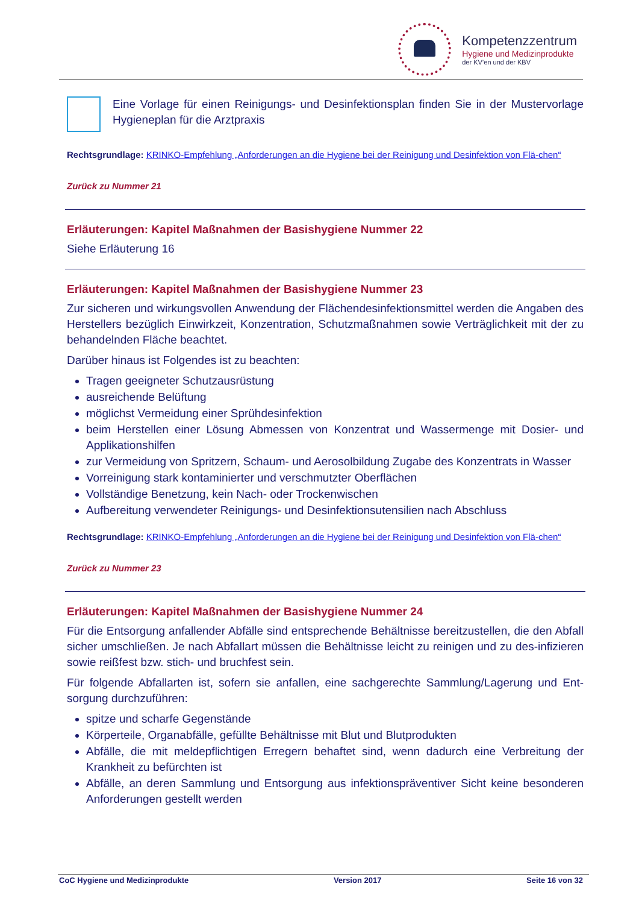Kompetenzzentrum
Hygiene und Medizinprodukte
der KV’en und der KBV
Eine Vorlage für einen Reinigungs- und Desinfektionsplan finden Sie in der Mustervorlage Hygieneplan für die Arztpraxis
Rechtsgrundlage: KRINKO-Empfehlung „Anforderungen an die Hygiene bei der Reinigung und Desinfektion von Flä-chen“
Zurück zu Nummer 21
Erläuterungen: Kapitel Maßnahmen der Basishygiene Nummer 22
Siehe Erläuterung 16
Erläuterungen: Kapitel Maßnahmen der Basishygiene Nummer 23
Zur sicheren und wirkungsvollen Anwendung der Flächendesinfektionsmittel werden die Angaben des Herstellers bezüglich Einwirkzeit, Konzentration, Schutzmaßnahmen sowie Verträglichkeit mit der zu behandelnden Fläche beachtet.
Darüber hinaus ist Folgendes ist zu beachten:
Tragen geeigneter Schutzausrüstung
ausreichende Belüftung
möglichst Vermeidung einer Sprühdesinfektion
beim Herstellen einer Lösung Abmessen von Konzentrat und Wassermenge mit Dosier- und Applikationshilfen
zur Vermeidung von Spritzern, Schaum- und Aerosolbildung Zugabe des Konzentrats in Wasser
Vorreinigung stark kontaminierter und verschmutzter Oberflächen
Vollständige Benetzung, kein Nach- oder Trockenwischen
Aufbereitung verwendeter Reinigungs- und Desinfektionsutensilien nach Abschluss
Rechtsgrundlage: KRINKO-Empfehlung „Anforderungen an die Hygiene bei der Reinigung und Desinfektion von Flä-chen“
Zurück zu Nummer 23
Erläuterungen: Kapitel Maßnahmen der Basishygiene Nummer 24
Für die Entsorgung anfallender Abfälle sind entsprechende Behältnisse bereitzustellen, die den Abfall sicher umschließen. Je nach Abfallart müssen die Behältnisse leicht zu reinigen und zu des-infizieren sowie reißfest bzw. stich- und bruchfest sein.
Für folgende Abfallarten ist, sofern sie anfallen, eine sachgerechte Sammlung/Lagerung und Ent-sorgung durchzuführen:
spitze und scharfe Gegenstände
Körperteile, Organabfälle, gefüllte Behältnisse mit Blut und Blutprodukten
Abfälle, die mit meldepflichtigen Erregern behaftet sind, wenn dadurch eine Verbreitung der Krankheit zu befürchten ist
Abfälle, an deren Sammlung und Entsorgung aus infektionspräventiver Sicht keine besonderen Anforderungen gestellt werden
CoC Hygiene und Medizinprodukte Version 2017 Seite 16 von 32